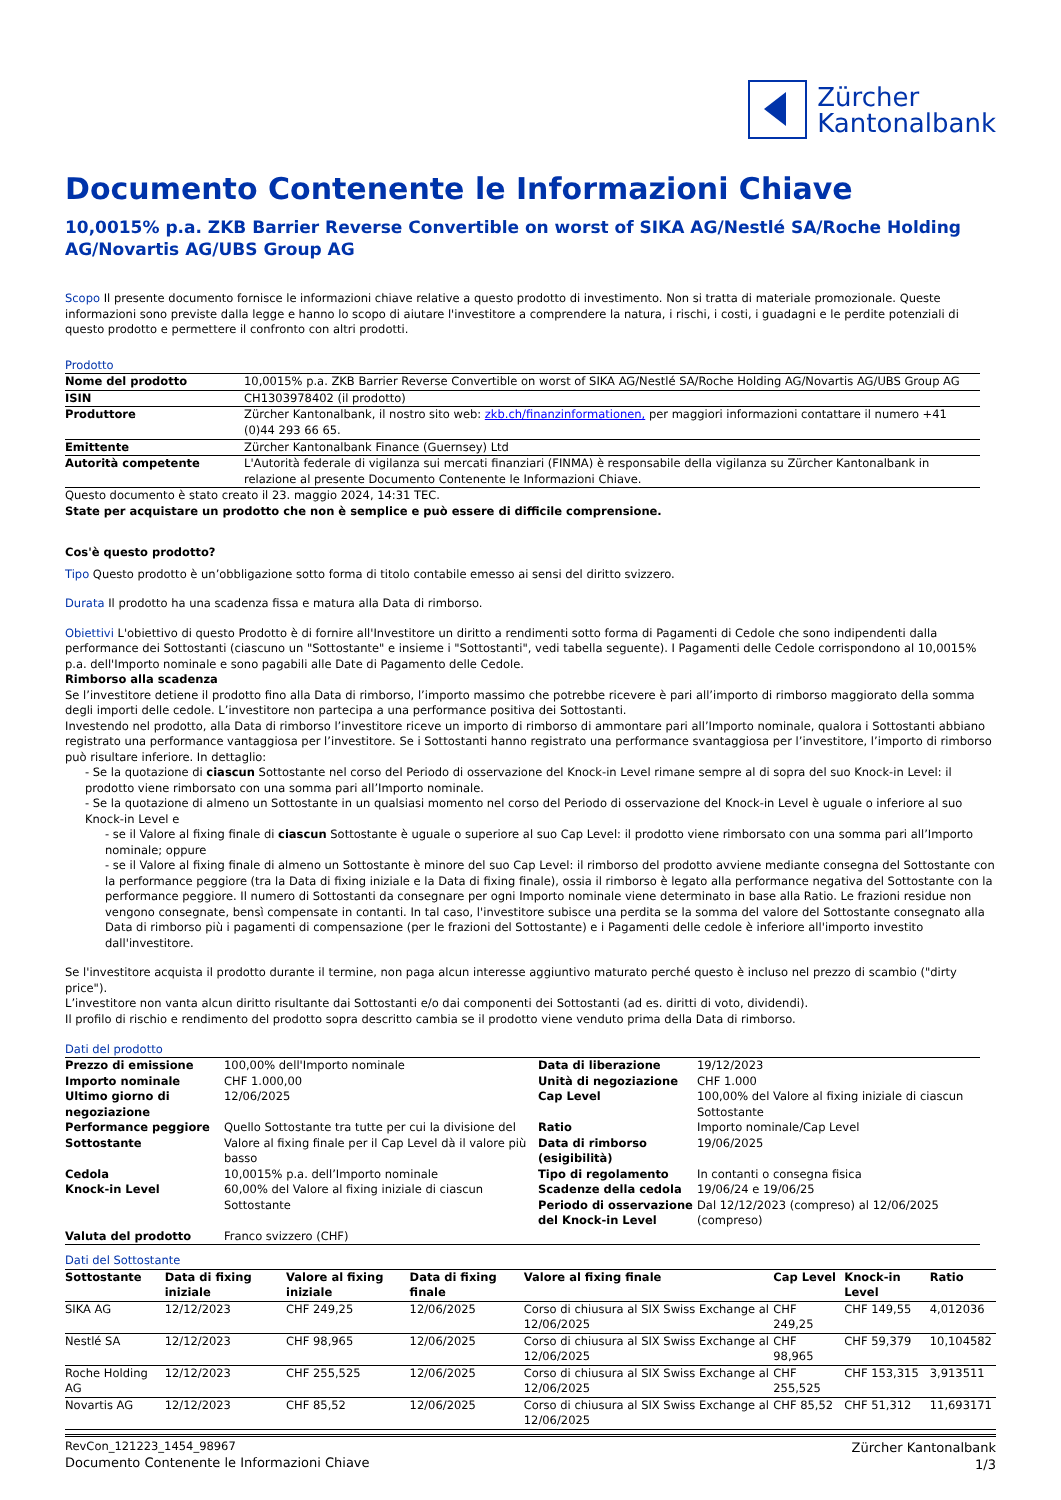Zürcher
Kantonalbank
Documento Contenente le Informazioni Chiave
10,0015% p.a. ZKB Barrier Reverse Convertible on worst of SIKA AG/Nestlé SA/Roche Holding AG/Novartis AG/UBS Group AG
Scopo Il presente documento fornisce le informazioni chiave relative a questo prodotto di investimento. Non si tratta di materiale promozionale. Queste informazioni sono previste dalla legge e hanno lo scopo di aiutare l'investitore a comprendere la natura, i rischi, i costi, i guadagni e le perdite potenziali di questo prodotto e permettere il confronto con altri prodotti.
Prodotto
| Nome del prodotto | 10,0015% p.a. ZKB Barrier Reverse Convertible on worst of SIKA AG/Nestlé SA/Roche Holding AG/Novartis AG/UBS Group AG |
| ISIN | CH1303978402 (il prodotto) |
| Produttore | Zürcher Kantonalbank, il nostro sito web: zkb.ch/finanzinformationen, per maggiori informazioni contattare il numero +41 (0)44 293 66 65. |
| Emittente | Zürcher Kantonalbank Finance (Guernsey) Ltd |
| Autorità competente | L'Autorità federale di vigilanza sui mercati finanziari (FINMA) è responsabile della vigilanza su Zürcher Kantonalbank in relazione al presente Documento Contenente le Informazioni Chiave. |
Questo documento è stato creato il 23. maggio 2024, 14:31 TEC.
State per acquistare un prodotto che non è semplice e può essere di difficile comprensione.
Cos'è questo prodotto?
Tipo Questo prodotto è un’obbligazione sotto forma di titolo contabile emesso ai sensi del diritto svizzero.
Durata Il prodotto ha una scadenza fissa e matura alla Data di rimborso.
Obiettivi L'obiettivo di questo Prodotto è di fornire all'Investitore un diritto a rendimenti sotto forma di Pagamenti di Cedole che sono indipendenti dalla performance dei Sottostanti (ciascuno un "Sottostante" e insieme i "Sottostanti", vedi tabella seguente). I Pagamenti delle Cedole corrispondono al 10,0015% p.a. dell'Importo nominale e sono pagabili alle Date di Pagamento delle Cedole.
Rimborso alla scadenza
Se l’investitore detiene il prodotto fino alla Data di rimborso, l’importo massimo che potrebbe ricevere è pari all’importo di rimborso maggiorato della somma degli importi delle cedole. L’investitore non partecipa a una performance positiva dei Sottostanti.
Investendo nel prodotto, alla Data di rimborso l’investitore riceve un importo di rimborso di ammontare pari all’Importo nominale, qualora i Sottostanti abbiano registrato una performance vantaggiosa per l’investitore. Se i Sottostanti hanno registrato una performance svantaggiosa per l’investitore, l’importo di rimborso può risultare inferiore. In dettaglio:
- Se la quotazione di ciascun Sottostante nel corso del Periodo di osservazione del Knock-in Level rimane sempre al di sopra del suo Knock-in Level: il prodotto viene rimborsato con una somma pari all’Importo nominale.
- Se la quotazione di almeno un Sottostante in un qualsiasi momento nel corso del Periodo di osservazione del Knock-in Level è uguale o inferiore al suo Knock-in Level e
- se il Valore al fixing finale di ciascun Sottostante è uguale o superiore al suo Cap Level: il prodotto viene rimborsato con una somma pari all’Importo nominale; oppure
- se il Valore al fixing finale di almeno un Sottostante è minore del suo Cap Level: il rimborso del prodotto avviene mediante consegna del Sottostante con la performance peggiore (tra la Data di fixing iniziale e la Data di fixing finale), ossia il rimborso è legato alla performance negativa del Sottostante con la performance peggiore. Il numero di Sottostanti da consegnare per ogni Importo nominale viene determinato in base alla Ratio. Le frazioni residue non vengono consegnate, bensì compensate in contanti. In tal caso, l'investitore subisce una perdita se la somma del valore del Sottostante consegnato alla Data di rimborso più i pagamenti di compensazione (per le frazioni del Sottostante) e i Pagamenti delle cedole è inferiore all'importo investito dall'investitore.
Se l'investitore acquista il prodotto durante il termine, non paga alcun interesse aggiuntivo maturato perché questo è incluso nel prezzo di scambio ("dirty price").
L’investitore non vanta alcun diritto risultante dai Sottostanti e/o dai componenti dei Sottostanti (ad es. diritti di voto, dividendi).
Il profilo di rischio e rendimento del prodotto sopra descritto cambia se il prodotto viene venduto prima della Data di rimborso.
Dati del prodotto
| Prezzo di emissione | 100,00% dell'Importo nominale | Data di liberazione | 19/12/2023 |
| Importo nominale | CHF 1.000,00 | Unità di negoziazione | CHF 1.000 |
| Ultimo giorno di negoziazione | 12/06/2025 | Cap Level | 100,00% del Valore al fixing iniziale di ciascun Sottostante |
| Performance peggiore Sottostante | Quello Sottostante tra tutte per cui la divisione del Valore al fixing finale per il Cap Level dà il valore più basso | Ratio Data di rimborso (esigibilità) | Importo nominale/Cap Level 19/06/2025 |
| Cedola | 10,0015% p.a. dell’Importo nominale | Tipo di regolamento | In contanti o consegna fisica |
| Knock-in Level | 60,00% del Valore al fixing iniziale di ciascun Sottostante | Scadenze della cedola Periodo di osservazione del Knock-in Level | 19/06/24 e 19/06/25 Dal 12/12/2023 (compreso) al 12/06/2025 (compreso) |
| Valuta del prodotto | Franco svizzero (CHF) | | |
Dati del Sottostante
| Sottostante | Data di fixing iniziale | Valore al fixing iniziale | Data di fixing finale | Valore al fixing finale | Cap Level | Knock-in Level | Ratio |
| --- | --- | --- | --- | --- | --- | --- | --- |
| SIKA AG | 12/12/2023 | CHF 249,25 | 12/06/2025 | Corso di chiusura al SIX Swiss Exchange al 12/06/2025 | CHF 249,25 | CHF 149,55 | 4,012036 |
| Nestlé SA | 12/12/2023 | CHF 98,965 | 12/06/2025 | Corso di chiusura al SIX Swiss Exchange al 12/06/2025 | CHF 98,965 | CHF 59,379 | 10,104582 |
| Roche Holding AG | 12/12/2023 | CHF 255,525 | 12/06/2025 | Corso di chiusura al SIX Swiss Exchange al 12/06/2025 | CHF 255,525 | CHF 153,315 | 3,913511 |
| Novartis AG | 12/12/2023 | CHF 85,52 | 12/06/2025 | Corso di chiusura al SIX Swiss Exchange al 12/06/2025 | CHF 85,52 | CHF 51,312 | 11,693171 |
RevCon_121223_1454_98967
Documento Contenente le Informazioni Chiave
Zürcher Kantonalbank
1/3